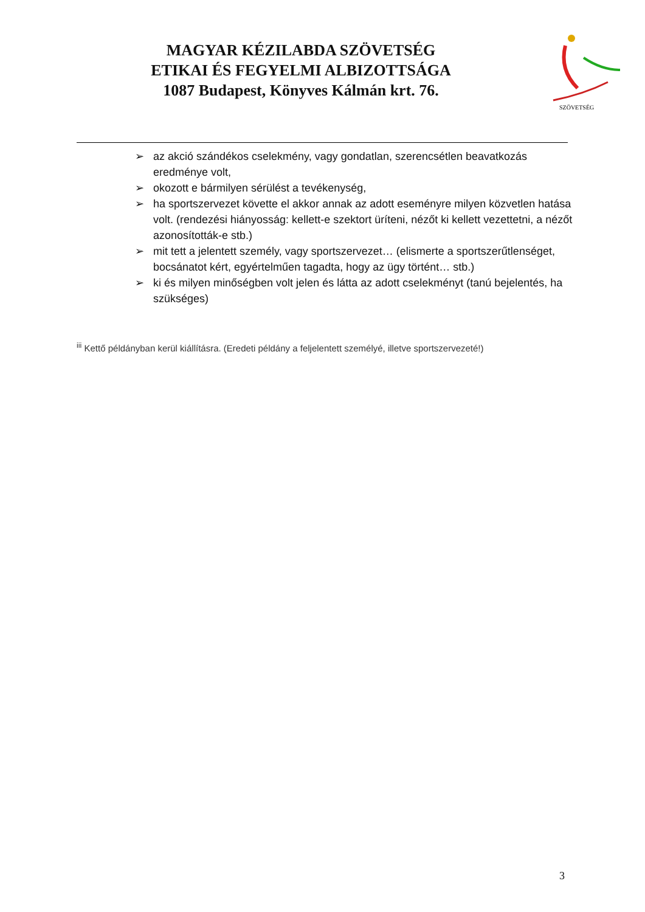MAGYAR KÉZILABDA SZÖVETSÉG
ETIKAI ÉS FEGYELMI ALBIZOTTSÁGA
1087 Budapest, Könyves Kálmán krt. 76.
SZÖVETSÉG
➢ az akció szándékos cselekmény, vagy gondatlan, szerencsétlen beavatkozás eredménye volt,
➢ okozott e bármilyen sérülést a tevékenység,
➢ ha sportszervezet követte el akkor annak az adott eseményre milyen közvetlen hatása volt. (rendezési hiányosság: kellett-e szektort üríteni, nézőt ki kellett vezettetni, a nézőt azonosították-e stb.)
➢ mit tett a jelentett személy, vagy sportszervezet… (elismerte a sportszerűtlenséget, bocsánatot kért, egyértelműen tagadta, hogy az ügy történt… stb.)
➢ ki és milyen minőségben volt jelen és látta az adott cselekményt (tanú bejelentés, ha szükséges)
<sup>iii</sup> Kettő példányban kerül kiállításra. (Eredeti példány a feljelentett személyé, illetve sportszervezeté!)
3